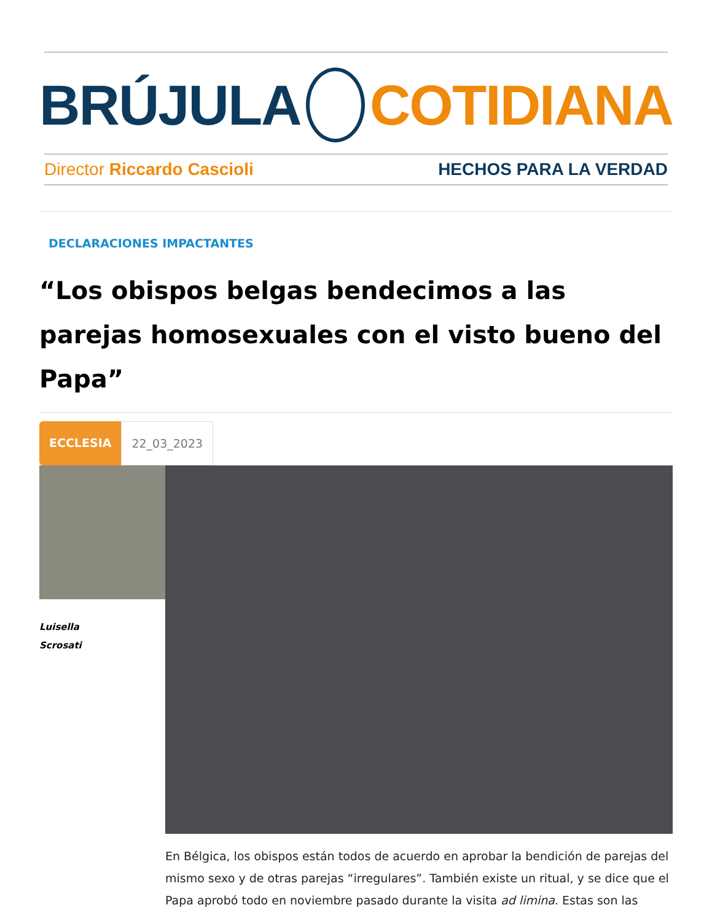BRÚJULA COTIDIANA
Director Riccardo Cascioli HECHOS PARA LA VERDAD
DECLARACIONES IMPACTANTES
“Los obispos belgas bendecimos a las parejas homosexuales con el visto bueno del Papa”
ECCLESIA 22_03_2023
Luisella
Scrosati
En Bélgica, los obispos están todos de acuerdo en aprobar la bendición de parejas del mismo sexo y de otras parejas “irregulares”. También existe un ritual, y se dice que el Papa aprobó todo en noviembre pasado durante la visita ad limina. Estas son las